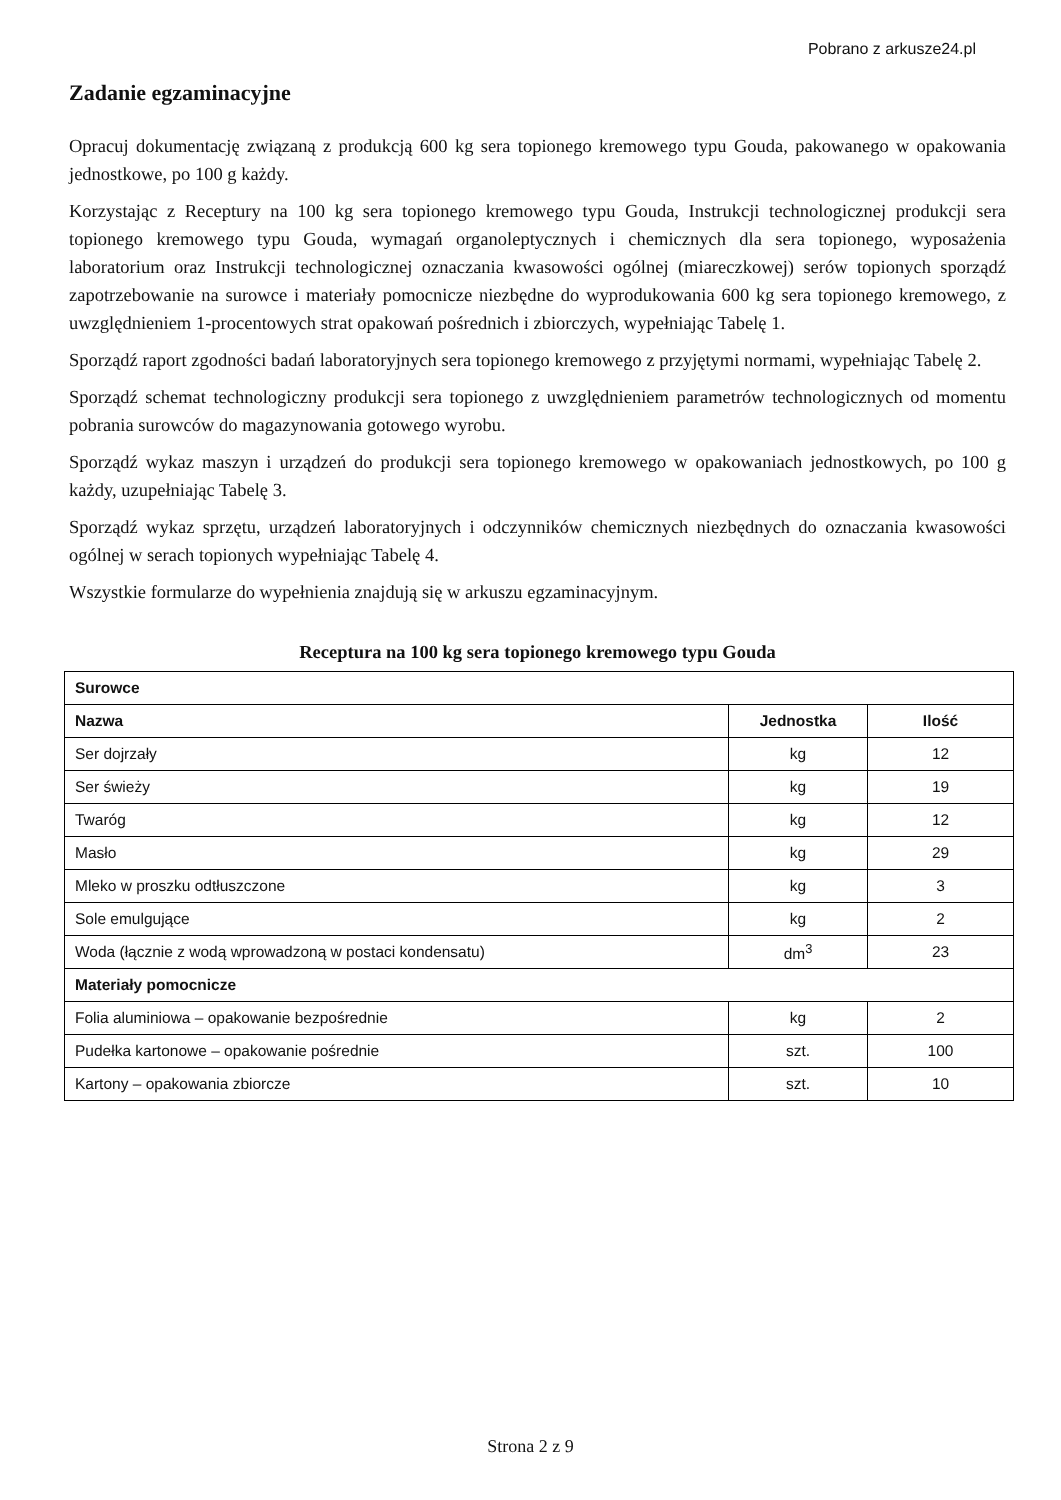Pobrano z arkusze24.pl
Zadanie egzaminacyjne
Opracuj dokumentację związaną z produkcją 600 kg sera topionego kremowego typu Gouda, pakowanego w opakowania jednostkowe, po 100 g każdy.
Korzystając z Receptury na 100 kg sera topionego kremowego typu Gouda, Instrukcji technologicznej produkcji sera topionego kremowego typu Gouda, wymagań organoleptycznych i chemicznych dla sera topionego, wyposażenia laboratorium oraz Instrukcji technologicznej oznaczania kwasowości ogólnej (miareczkowej) serów topionych sporządź zapotrzebowanie na surowce i materiały pomocnicze niezbędne do wyprodukowania 600 kg sera topionego kremowego, z uwzględnieniem 1-procentowych strat opakowań pośrednich i zbiorczych, wypełniając Tabelę 1.
Sporządź raport zgodności badań laboratoryjnych sera topionego kremowego z przyjętymi normami, wypełniając Tabelę 2.
Sporządź schemat technologiczny produkcji sera topionego z uwzględnieniem parametrów technologicznych od momentu pobrania surowców do magazynowania gotowego wyrobu.
Sporządź wykaz maszyn i urządzeń do produkcji sera topionego kremowego w opakowaniach jednostkowych, po 100 g każdy, uzupełniając Tabelę 3.
Sporządź wykaz sprzętu, urządzeń laboratoryjnych i odczynników chemicznych niezbędnych do oznaczania kwasowości ogólnej w serach topionych wypełniając Tabelę 4.
Wszystkie formularze do wypełnienia znajdują się w arkuszu egzaminacyjnym.
Receptura na 100 kg sera topionego kremowego typu Gouda
| Surowce | | |
| --- | --- | --- |
| Nazwa | Jednostka | Ilość |
| Ser dojrzały | kg | 12 |
| Ser świeży | kg | 19 |
| Twaróg | kg | 12 |
| Masło | kg | 29 |
| Mleko w proszku odtłuszczone | kg | 3 |
| Sole emulgujące | kg | 2 |
| Woda (łącznie z wodą wprowadzoną w postaci kondensatu) | dm<sup>3</sup> | 23 |
| Materiały pomocnicze | | |
| Folia aluminiowa – opakowanie bezpośrednie | kg | 2 |
| Pudełka kartonowe – opakowanie pośrednie | szt. | 100 |
| Kartony – opakowania zbiorcze | szt. | 10 |
Strona 2 z 9